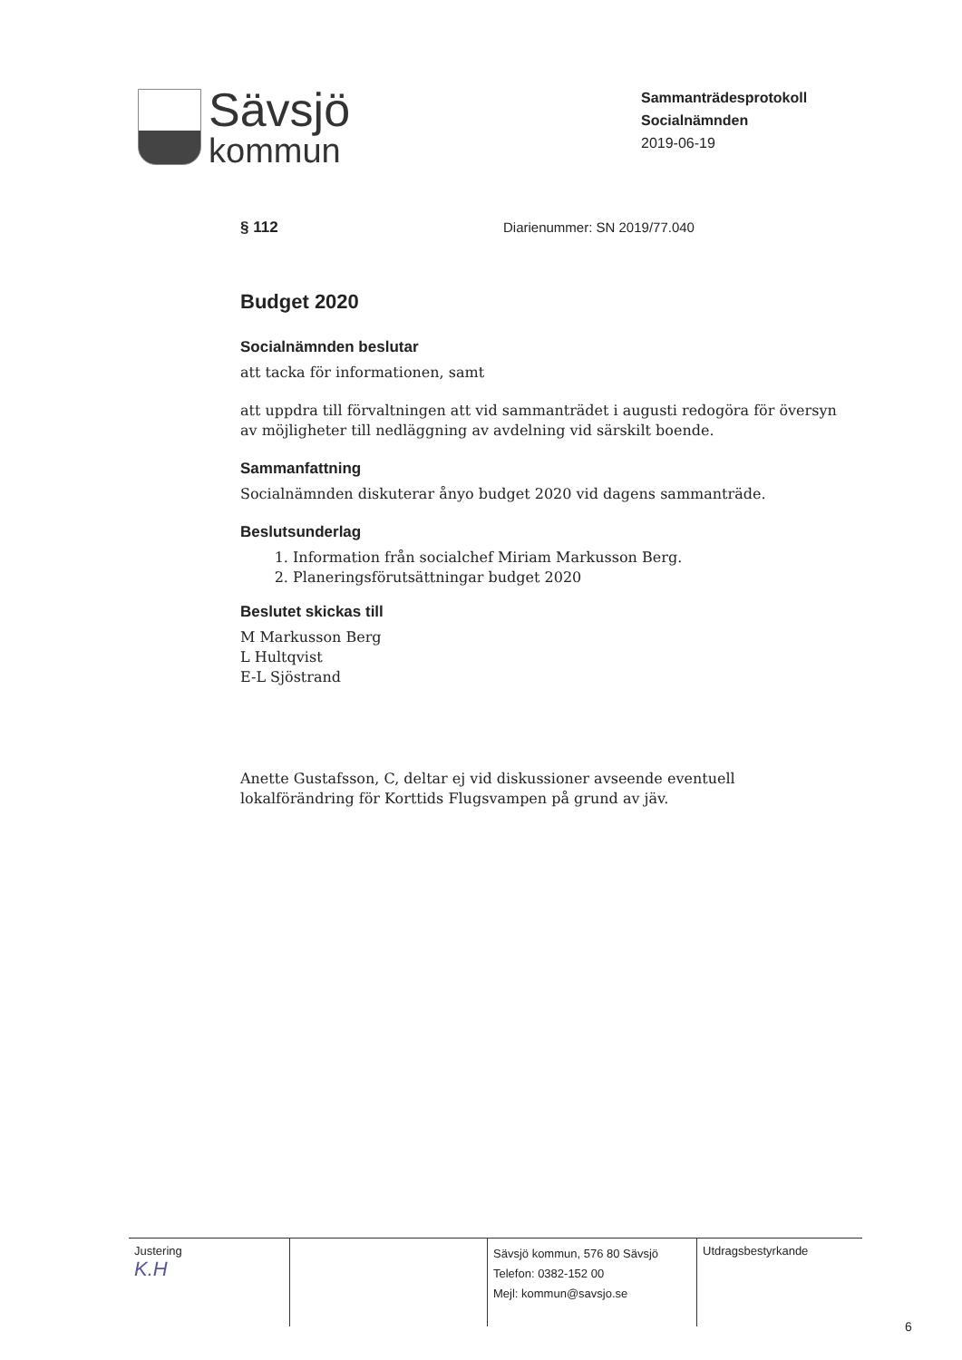Sävsjö
kommun
Sammanträdesprotokoll
Socialnämnden
2019-06-19
§ 112 Diarienummer: SN 2019/77.040
Budget 2020
Socialnämnden beslutar
att tacka för informationen, samt
att uppdra till förvaltningen att vid sammanträdet i augusti redogöra för översyn av möjligheter till nedläggning av avdelning vid särskilt boende.
Sammanfattning
Socialnämnden diskuterar ånyo budget 2020 vid dagens sammanträde.
Beslutsunderlag
1. Information från socialchef Miriam Markusson Berg.
2. Planeringsförutsättningar budget 2020
Beslutet skickas till
M Markusson Berg
L Hultqvist
E-L Sjöstrand
Anette Gustafsson, C, deltar ej vid diskussioner avseende eventuell lokalförändring för Korttids Flugsvampen på grund av jäv.
| Justering K.H | | Sävsjö kommun, 576 80 Sävsjö Telefon: 0382-152 00 Mejl: kommun@savsjo.se | Utdragsbestyrkande |
6